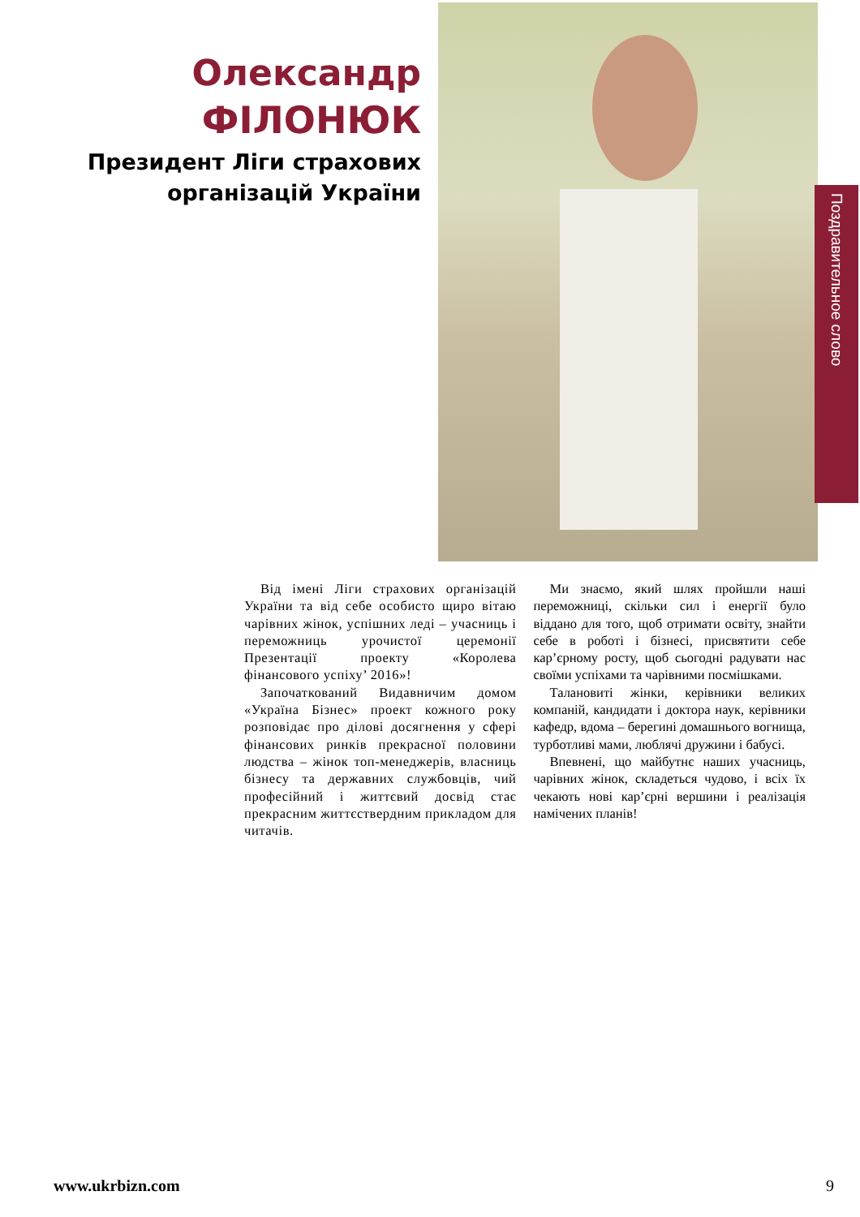Олександр
ФІЛОНЮК
Президент Ліги страхових
організацій України
Поздравительное слово
Від імені Ліги страхових організацій України та від себе особисто щиро вітаю чарівних жінок, успішних леді – учасниць і переможниць урочистої церемонії Презентації проекту «Королева фінансового успіху’ 2016»!
Започаткований Видавничим домом «Україна Бізнес» проект кожного року розповідає про ділові досягнення у сфері фінансових ринків прекрасної половини людства – жінок топ-менеджерів, власниць бізнесу та державних службовців, чий професійний і життєвий досвід стає прекрасним життєствердним прикладом для читачів.
Ми знаємо, який шлях пройшли наші переможниці, скільки сил і енергії було віддано для того, щоб отримати освіту, знайти себе в роботі і бізнесі, присвятити себе кар’єрному росту, щоб сьогодні радувати нас своїми успіхами та чарівними посмішками.
Талановиті жінки, керівники великих компаній, кандидати і доктора наук, керівники кафедр, вдома – берегині домашнього вогнища, турботливі мами, люблячі дружини і бабусі.
Впевнені, що майбутнє наших учасниць, чарівних жінок, складеться чудово, і всіх їх чекають нові кар’єрні вершини і реалізація намічених планів!
www.ukrbizn.com 9